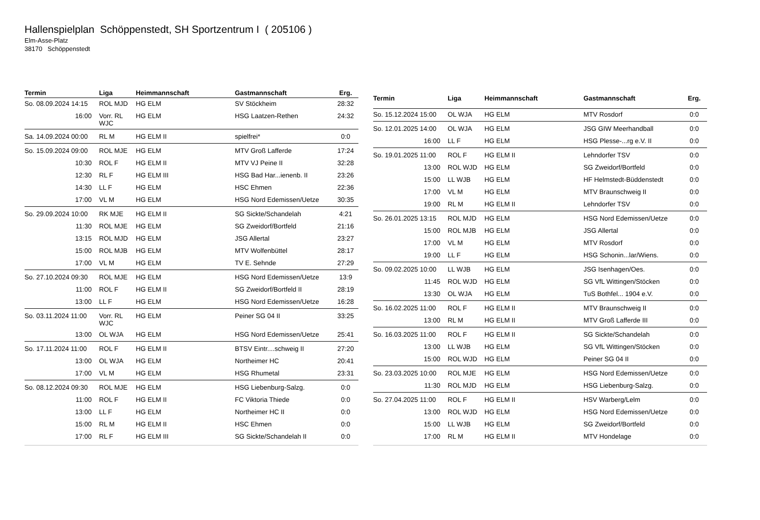Hallenspielplan Schöppenstedt, SH Sportzentrum I ( 205106 )
Elm-Asse-Platz
38170 Schöppenstedt
| Termin | Liga | Heimmannschaft | Gastmannschaft | Erg. |
| --- | --- | --- | --- | --- |
| So. 08.09.2024 14:15 | ROL MJD | HG ELM | SV Stöckheim | 28:32 |
| 16:00 | Vorr. RL WJC | HG ELM | HSG Laatzen-Rethen | 24:32 |
| Sa. 14.09.2024 00:00 | RL M | HG ELM II | spielfrei* | 0:0 |
| So. 15.09.2024 09:00 | ROL MJE | HG ELM | MTV Groß Lafferde | 17:24 |
| 10:30 | ROL F | HG ELM II | MTV VJ Peine II | 32:28 |
| 12:30 | RL F | HG ELM III | HSG Bad Har...ienenb. II | 23:26 |
| 14:30 | LL F | HG ELM | HSC Ehmen | 22:36 |
| 17:00 | VL M | HG ELM | HSG Nord Edemissen/Uetze | 30:35 |
| So. 29.09.2024 10:00 | RK MJE | HG ELM II | SG Sickte/Schandelah | 4:21 |
| 11:30 | ROL MJE | HG ELM | SG Zweidorf/Bortfeld | 21:16 |
| 13:15 | ROL MJD | HG ELM | JSG Allertal | 23:27 |
| 15:00 | ROL MJB | HG ELM | MTV Wolfenbüttel | 28:17 |
| 17:00 | VL M | HG ELM | TV E. Sehnde | 27:29 |
| So. 27.10.2024 09:30 | ROL MJE | HG ELM | HSG Nord Edemissen/Uetze | 13:9 |
| 11:00 | ROL F | HG ELM II | SG Zweidorf/Bortfeld II | 28:19 |
| 13:00 | LL F | HG ELM | HSG Nord Edemissen/Uetze | 16:28 |
| So. 03.11.2024 11:00 | Vorr. RL WJC | HG ELM | Peiner SG 04 II | 33:25 |
| 13:00 | OL WJA | HG ELM | HSG Nord Edemissen/Uetze | 25:41 |
| So. 17.11.2024 11:00 | ROL F | HG ELM II | BTSV Eintr....schweig II | 27:20 |
| 13:00 | OL WJA | HG ELM | Northeimer HC | 20:41 |
| 17:00 | VL M | HG ELM | HSG Rhumetal | 23:31 |
| So. 08.12.2024 09:30 | ROL MJE | HG ELM | HSG Liebenburg-Salzg. | 0:0 |
| 11:00 | ROL F | HG ELM II | FC Viktoria Thiede | 0:0 |
| 13:00 | LL F | HG ELM | Northeimer HC II | 0:0 |
| 15:00 | RL M | HG ELM II | HSC Ehmen | 0:0 |
| 17:00 | RL F | HG ELM III | SG Sickte/Schandelah II | 0:0 |
| Termin | Liga | Heimmannschaft | Gastmannschaft | Erg. |
| --- | --- | --- | --- | --- |
| So. 15.12.2024 15:00 | OL WJA | HG ELM | MTV Rosdorf | 0:0 |
| So. 12.01.2025 14:00 | OL WJA | HG ELM | JSG GIW Meerhandball | 0:0 |
| 16:00 | LL F | HG ELM | HSG Plesse-...rg e.V. II | 0:0 |
| So. 19.01.2025 11:00 | ROL F | HG ELM II | Lehndorfer TSV | 0:0 |
| 13:00 | ROL WJD | HG ELM | SG Zweidorf/Bortfeld | 0:0 |
| 15:00 | LL WJB | HG ELM | HF Helmstedt-Büddenstedt | 0:0 |
| 17:00 | VL M | HG ELM | MTV Braunschweig II | 0:0 |
| 19:00 | RL M | HG ELM II | Lehndorfer TSV | 0:0 |
| So. 26.01.2025 13:15 | ROL MJD | HG ELM | HSG Nord Edemissen/Uetze | 0:0 |
| 15:00 | ROL MJB | HG ELM | JSG Allertal | 0:0 |
| 17:00 | VL M | HG ELM | MTV Rosdorf | 0:0 |
| 19:00 | LL F | HG ELM | HSG Schonin...lar/Wiens. | 0:0 |
| So. 09.02.2025 10:00 | LL WJB | HG ELM | JSG Isenhagen/Oes. | 0:0 |
| 11:45 | ROL WJD | HG ELM | SG VfL Wittingen/Stöcken | 0:0 |
| 13:30 | OL WJA | HG ELM | TuS Bothfel... 1904 e.V. | 0:0 |
| So. 16.02.2025 11:00 | ROL F | HG ELM II | MTV Braunschweig II | 0:0 |
| 13:00 | RL M | HG ELM II | MTV Groß Lafferde III | 0:0 |
| So. 16.03.2025 11:00 | ROL F | HG ELM II | SG Sickte/Schandelah | 0:0 |
| 13:00 | LL WJB | HG ELM | SG VfL Wittingen/Stöcken | 0:0 |
| 15:00 | ROL WJD | HG ELM | Peiner SG 04 II | 0:0 |
| So. 23.03.2025 10:00 | ROL MJE | HG ELM | HSG Nord Edemissen/Uetze | 0:0 |
| 11:30 | ROL MJD | HG ELM | HSG Liebenburg-Salzg. | 0:0 |
| So. 27.04.2025 11:00 | ROL F | HG ELM II | HSV Warberg/Lelm | 0:0 |
| 13:00 | ROL WJD | HG ELM | HSG Nord Edemissen/Uetze | 0:0 |
| 15:00 | LL WJB | HG ELM | SG Zweidorf/Bortfeld | 0:0 |
| 17:00 | RL M | HG ELM II | MTV Hondelage | 0:0 |